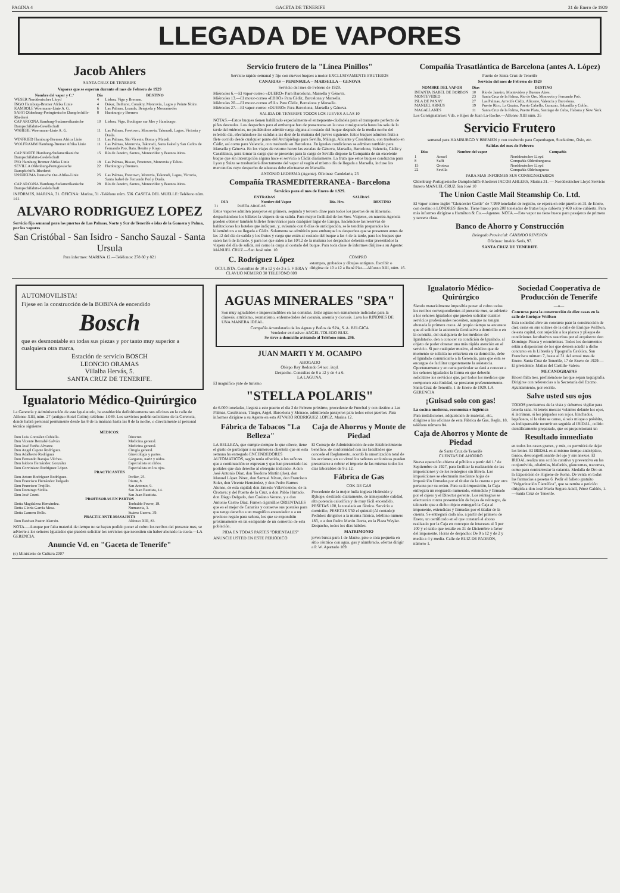PAGINA 4 GACETA DE TENERIFE 31 de Enero de 1929
LLEGADA DE VAPORES
Jacob Ahlers
SANTA CRUZ DE TENERIFE
Vapores que se esperan durante el mes de Febrero de 1929
| Nombre del vapor y C.ª | Día | DESTINO |
| --- | --- | --- |
| WESER Norddentscher Lloyd | 4 | Lisboa, Vigo y Bremen. |
| INGO Hamburg-Bremer Afrika Linie | 4 | Dakar, Bathurst, Conakry, Monrovia, Lagos y Pointe Noire. |
| KAMBOLE Woermann-Linie A. G. | 6 | Las Palmas, Loanda, Benguela y Mossamedes |
| SAFFI Oldenburg-Portugiesische Dampfschiffs-Rhederei | 8 | Hamburgo y Bremen |
| CAP ARCONA Hamburg-Sudamerikanische Dampschifahrts-Gesellschaft | 10 | Lisboa, Vigo, Boulogne sur Mer y Hamburgo. |
| WAHEHE Woermann-Linie A. G. | 11 | Las Palmas, Freetown, Monrovia, Takoradi, Lagos, Victoria y Duala. |
| WINFRIED Hamburg-Bremen Africa Linie | 11 | Las Palmas, São Vicente, Boma y Matadi. |
| WOLFRAMM Hamburg-Bremer Afrika Linie | 11 | Las Palmas, Monrovia, Takoradi, Santa Isabel y San Carlos de Fernando Poo, Bata, Benito y Kogo. |
| CAP NORTE Hamburg-Sudamerikaniche Dampschifahrts-Geslelschaft | 15 | Río de Janeiro, Santos, Montevideo y Buenos Aires. |
| IVO Hamburg Bremer Afrika Linie | 18 | Las Palmas, Bissao, Freetown, Monrovia y Tabou. |
| SEVILLA Oldenburg-Portugiesische Dampfschiffs-Rhederei | 22 | Hamburgo y Bremen. |
| USSUKUMA Deutsche Ost-Afrika-Linie | 25 | Las Palmas, Freetown, Morovia, Takoradi, Lagos, Victoria, Santa Isabel de Fernando Poó y Duala. |
| CAP ARCONA Hamburg-Sudamerikanische Dampschifahrts-Geslelschaft | 28 | Río de Janeiro, Santos, Montevideo y Buenos Aires. |
INFORMES, MARINA, 31. OFICINA: Marina, 31 -Teléfono núm. 536. CASETA DEL MUELLE: Teléfono núm. 141.
ALVARO RODRIGUEZ LOPEZ
Servicio fijo semanal para los puertos de Las Palmas, Norte y Sur de Tenerife e islas de la Gomera y Palma, por los vapores
San Cristóbal - San Isidro - Sancho Sauzal - Santa Ursula
Para informes: MARINA 12.—Teléfonos: 278 80 y 821
Servicio frutero de la "Línea Pinillos"
Servicio rápido semanal y fijo con nuevos buques a motor EXCLUSIVAMENTE FRUTEROS
CANARIAS -- PENINSULA -- MARSELLA -- GENOVA
Servicio del mes de Febrero de 1929.
Miércoles 6.—El vapor-correo «DUERO» Para Barcelona, Marsella y Génova.
Miércoles 13.—El motor-correo «EBRO» Para Cádiz, Barcelona y Marsella.
Miércoles 20.—El motor-correo «SIL» Para Cádiz, Barcelona y Marsella.
Miércoles 27.—El vapor-correo «DUERO» Para Barcelona, Marsella y Génova.
SALIDA DE TENERIFE TODOS LOS JUEVES A LAS 10
NOTAS.—Estos buques tienen habilitado especialmente el entrepuente-ciudadela para el transporte perfecto de piñas desnudas. Los despachos para el embarque han de presentarse en la casa consignataria hasta las seis de la tarde del miércoles, no pudiéndose admitir carga alguna al costado del buque después de la media noche del referido día, efectuándose las salidas a las diez de la mañana del jueves siguiente. Estos buques admiten fruta a flete corrido desde cualquier punto del Archipiélago para Sevilla, Málaga, Alicante y Casablanca, con trasbordo en Cádiz, así como para Valencia, con trasbordo en Barcelona. En iguales condiciones se admiten también para Marsella y Génova. En los viajes de retorno hacen las escalas de Génova, Marsella, Barcelona, Valencia, Cádiz y Casablanca, para tomar la carga que se presente; para la carga de Sevilla dispone la Compañía de un excelente buque que sin interrupción alguna hace el servicio a Cádiz diariamente. La fruta que estos buques conduzcan para Lyon y Suiza se trasbordará directamente del vapor al vagón el mismo día de llegada a Marsella, incluso las mercancías cuyo despacho de aduanas debe efectuarse en Marsella.
ANTONIO LEDESMA (Agente). Oficinas: Candelaria, 23
Compañía TRASMEDITERRANEA - Barcelona
Servicios para el mes de Enero de 1.929.
| ENTRADAS | | SALIDAS | |
| --- | --- | --- | --- |
| DIA | Nombre del Vapor | Día. Hrs. | DESTINO |
| 31 | POETA AROLAS | | |
Estos vapores admiten pasajeros en primera, segunda y tercera clase para todos los puertos de su itinerario, despachándose los billetes la víspera de su salida. Para mayor facilidad de los Sres. Viajeros, en nuestra Agencia pueden obtener también billetes ferroviarios para cualquier lugar de Europa, haciéndose las reservas de habitaciones los hoteles que indiquen, y, avisando con 8 días de anticipación, se le tendrán preparados los kilométricos a su llegada a Cádiz. Solamente se admitirán para embarque los despachos que se presenten antes de las 12 del día de salida y los frutos y carga que estén al costado del buque a las 4 de la tarde, para los buques que salen las 6 de la tarde, y para los que salen a las 10/12 de la mañana los despachos deberán estar presentados la víspera del día de salida, así como la carga al costado del buque. Para toda clase de informes dirijirse a su Agente: MANUEL CRUZ.—San José núm. 10.
C. Rodríguez López
OCULISTA. Consultas de 10 a 12 y de 3 a 5. VIERA Y CLAVIJO NÚMERO 30 TELEFONO 809
COMPRO
estampas, grabados y dibujos antiguos. Escribir o dirigirse de 10 a 12 a René Piat.—Alfonso XIII, núm. 16.
Compañía Trasatlántica de Barcelona (antes A. López)
Puerto de Santa Cruz de Tenerife
Servicio del mes de Febrero de 1929
| NOMBRE DEL VAPOR | Días | DESTINO |
| --- | --- | --- |
| INFANTA ISABEL DE BORBON | 10 | Río de Janeiro, Montevideo y Buenos Aires. |
| MONTEVIDEO | 23 | Santa Cruz de la Palma, Río de Oro, Monrovia y Fernando Poó. |
| ISLA DE PANAY | 27 | Las Palmas, Arrecife Cádiz, Alicante, Valencia y Barcelona. |
| MANUEL ARNUS | 19 | Puerto Rico, La Guaira, Puerto Cabello, Curazao, Sabanilla y Colón. |
| MAGALLANES | 11 | Santa Cruz de la Palma, Puerto Plata, Santiago de Cuba, Habana y New York. |
Los Consignatarios: Vda. e Hijos de Juan La-Roche.—Alfonso XIII núm. 35
Servicio Frutero
semanal para HAMBURGO Y BREMEN y con trasbordo para Copenhagen, Stockolmo, Oslo, etc.
Salidas del mes de Febrero
| Días | Nombre del vapor | Compañía |
| --- | --- | --- |
| 1 | Amsel | Norddeutscher Lloyd |
| 8 | Saffi | Compañía Oldenburguesa |
| 15 | Orotava | Norddeutscher Lloyd |
| 22 | Sevilla | Compañía Oldeburguesa |
PARA MAS INFORMES SUS CONSIGNATARIOS
Oldenburg-Portugiesische Dampfschiffs-Rhederei JACOB AHLERS, Marina 31. — Norddeutscher Lloyd Servicio frutero MANUEL CRUZ San José 10
The Union Castle Mail Steamship Co. Ltd.
El vapor correo inglés "Gloucester Castle" de 7.999 toneladas de registro, se espera en este puerto en 31 de Enero, con destino a LONDRES directo. Tiene hueco para 200 toneladas de frutos bajo cubierta y 400 sobre cubierta. Para más informes dirigirse a Hamilton & Co.—Agentes. NOTA.—Este vapor no tiene hueco para pasajeros de primera y tercera clase.
Banco de Ahorro y Construcción
Delegado Provincial: CÁNDIDO REVERÓN
Oficinas: Imeldo Serís, 97.
SANTA CRUZ DE TENERIFE
AUTOMOVILISTA!
Fíjese en la construcción de la BOBINA de encendido
Bosch
que es desmontable en todas sus piezas y por tanto muy superior a cualquiera otra marca.
Estación de servicio BOSCH
LEONCIO ORAMAS
Villalba Hervás, 5.
SANTA CRUZ DE TENERIFE.
Igualatorio Médico-Quirúrgico
La Gerencia y Administración de este Igualatorio, ha establecido definitivamente sus oficinas en la calle de Alfonso XIII, núm. 27 (antiguo Hotel Colón); teléfono 1.049. Los servicios podrán solicitarse de la Gerencia, donde habrá personal permanente desde las 8 de la mañana hasta las 8 de la noche, o directamente al personal técnico siguiente:
| MEDICOS: | |
| --- | --- |
| Don Luis González Cobiella. | Director. |
| Don Vicente Bernabé Galván | Medicina general. |
| Don José Fariña Alvarez. | Medicina general. |
| Don Angel Capote Rodríguez. | Cirugía general. |
| Don Adalberto Rodríguez | Ginecología y partos. |
| Don Fernando Barajas Vilches. | Garganta, nariz y oidos. |
| Don Isidoro Hernández González | Especialista en niños. |
| Don Corviniano Rodríguez López. | Especialista en los ojos. |
| PRACTICANTES | |
| Don Arturo Rodríguez Rodríguez. | Porlier, 25. |
| Don Francisco Hernández Delgado | Iriarte, 8. |
| Don Francisco Trujillo. | San Antonio, 9. |
| Don Domingo Sicilia. | San Juan Bautista, 14. |
| Don José Cozzi. | San Juan Bautista. |
| PROFESORAS EN PARTOS | |
| Doña Magdalena Hernández. | Teobaldo Power, 18. |
| Doña Gloria García Mesa. | Numancia, 3. |
| Doña Carmen Bello. | Suárez Guerra, 39. |
| PRACTICANTE MASAJISTA | |
| Don Esteban Pastor Alarcón. | Alfonso XIII, 83. |
NOTA.—Aunque por falta material de tiempo no se hayan podido poner al cobro los recibos del presente mes, se advierte a los señores Igualados que pueden solicitar los servicios que necesiten sin haber abonado la cuota.—LA GERENCIA.
Anuncie Vd. en "Gaceta de Tenerife"
(c) Ministerio de Cultura 2007
AGUAS MINERALES "SPA"
Son muy agradables e imprescindibles en las comidas. Estas aguas son sumamente indicadas para la diuresis, artritismo, reumatismo, enfermedades del corazón, anemia y clorosis. Lava los RIÑONES DE UNA MANERA IDEAL.
Compañía Arrendataria de las Aguas y Baños de SPA, S. A. BELGICA
Vendedor exclusivo: ANGEL TOLEDO RUIZ.
Se sirve a domicilio avisando al Teléfono núm. 286.
JUAN MARTI Y M. OCAMPO
ABOGADO
Obispo Rey Redondo 54 acc. izqd.
Despacho. Consultas de 8 a 12 y de 4 a 6.
LA LAGUNA.
El magnífico yate de turismo
"STELLA POLARIS"
de 6.000 toneladas, llegará a este puerto el día 3 de Febrero próximo, procedente de Funchal y con destino a Las Palmas, Casablanca, Tánger, Argel, Barcelona y Mónaco, admitiendo pasajeros para todos estos puertos. Para informes dirigirse a su Agente en esta ATVARO RODRIGUEZ LOPEZ, Marina 12.
Fábrica de Tabacos "La Belleza"
LA BELLEZA, que cumple siempre lo que ofrece, tiene el gusto de participar a su numerosa clientela que en esta semana ha entregado ENCENDEDORES AUTOMATICOS, según tenía ofrecido, a los señores que a continuación se expresan y que han presentado las postales que dan derecho al obsequio indicado: A don José Antonio Díaz, don Teodoro Martín (dos), don Manuel López Pérez, don Samuel Nixon, don Francisco Soler, don Vicente Hernández, y don Pedro Ramos Alonso, de esta capital; don Ernesto Villavicencio, de la Orotava; y del Puerto de la Cruz, a don Pablo Hurtado, don Diego Delgado, don Casiano Verano, y a don Antonio Castro Díaz. Fumen cigarrillos ORIENTALES que es el mejor de Canarias y conserve sus postales para que tenga derecho a un magnífico encendedor o a un precioso regalo para señora, los que se expondrán próximamente en un escaparate de un comercio de esta población.
PIDA EN TODAS PARTES "ORIENTALES"
ANUNCIE USTED EN ESTE PERIODICO
Caja de Ahorros y Monte de Piedad
El Consejo de Administración de este Establecimiento benéfico, de conformidad con las facultades que concede el Reglamento, acordó la amortización total de las acciones; en su virtud los señores accionistas pueden presentarse a cobrar el importe de las mismas todos los días laborables de 9 a 12.
Fábrica de Gas
COK DE GAS
Procedente de la mejor hulla inglesa Holmside y Ryhope, destilado diariamente, de inmejorable calidad, alta potencia calorífica y de muy fácil encendido. PESETAS 100, la tonelada en fábrica. Servicio a domicilio, PESETAS 5'50 el quintal (Al contado): Pedidos: dirigirlos a la misma fábrica, teléfono número 183, o a don Pedro Martín Dorta, en la Plaza Weyler. Despacho, todos los días hábiles.
MATRIMONIO
joven busca para 1 de Marzo, piso o casa pequeña en sitio céntrico con agua, gas y alumbrado, ofertas dirigir a P. W. Apartado 169.
Igualatorio Médico-Quirúrgico
Siendo materialmente imposible poner al cobro todos los recibos correspondientes al presente mes, se advierte a los señores Igualados que pueden solicitar cuantos servicios profesionales necesiten, aunque no tengan abonada la primera cuota. Al propio tiempo se encarece que al solicitar la asistencia facultativa a domicilio o en la consulta, del cualquiera de los médicos del Igualatorio, den a conocer su condición de Igualado, al objeto de poder obtener una más rápida atención en el servicio. Si por cualquier motivo, el médico que de momento se solicita no estuviera en su domicilio, debe el Igualado comunicarlo a la Gerencia, para que ésta se encargue de facilitar urgentemente la asistencia. Oportunamente y en carta particular se dará a conocer a los señores Igualados la forma en que deberán solicitarse los servicios que, por todos los médicos que componen esta Entidad, se prestaran preferentemente. Santa Cruz de Tenerife, 1 de Enero de 1929. LA GERENCIA
¡Guisad solo con gas!
La cocina moderna, económica e higiénica
Para instalaciones, adquisición de material, etc., dirigirse a las oficinas de esta Fábrica de Gas, Regla, 18, teléfono número 84.
Caja de Ahorros y Monte de Piedad
de Santa Cruz de Tenerife
CUENTAS DE AHORRO
Nueva operación abierta al público a partir del 1.º de Septiembre de 1927, para facilitar la realización de las imposiciones y de los reintegros sin libreta. Las imposiciones se efectuarán mediante hojas de imposición firmadas por el titular de la cuenta o por otra persona por su orden. Para cada imposición, la Caja entregará un resguardo numerado, extendido y firmado por el cajero y el Director gerente. Los reintegros se efectuarán contra presentación de hojas de reintegro, de talonario que a dicho objeto entregará la Caja al imponente, extendidas y firmadas por el titular de la cuenta. Se entregará cada año, a partir del primero de Enero, un certificado en el que constará el abono realizado por la Caja en concepto de intereses al 3 por 100 y el saldo que resulte en 31 de Diciembre a favor del imponente. Horas de despacho: De 9 a 12 y de 2 y media a 4 y media. Calle de RUIZ DE PADRON, número 1.
Sociedad Cooperativa de Producción de Tenerife
—o—
Concurso para la construcción de diez casas en la calle de Enrique Wolfson
Esta sociedad abre un concurso paar la construcción de diez casas en sus solares de la calle de Enrique Wolfson, de esta capital, con sujeción a los planos y pliegos de condiciones facultativos suscritos por el arquitecto don Domingo Pisaca y económicas. Todos los documentos están a disposición de los que deseen acudir a dicho concurso en la Librería y Tipografía Católica, San Francisco número 7, hasta el 31 del actual mes de Enero. Santa Cruz de Tenerife, 17 de Enero de 1929.—El presidente, Matías del Castillo-Valero.
MECANOGRAFAS
Hacen falta tres, prefiriéndose las que sepan taquigrafía. Dirigirse con referencias a la Secretaría del Excmo. Ayuntamiento, por escrito.
Salve usted sus ojos
TODOS precisamos de la vista y debemos vigilar para tenerla sana. Si tenéis moscas volantes delante los ojos, si lacriman, si los párpados son rojos, hinchados, legañosos, si la vista se cansa, si sois miope o présbita, es indispensable recurrir en seguida al IRIDAL, colirio científicamente preparado, que os proporcionará un
Resultado inmediato
en todos los casos graves, y más, os permitirá de dejar los lentes. El IRIDAL es al mismo tiempo antiséptico, tónico, descongestionante del ojo y sus anexos. El IRIDAL realiza una acción curativa y preventiva en las conjuntivitis, oftalmías, blefaritis, glaucomas, tracomas, como para contrarrestar la catarata. Medalla de Oro en la Exposición de Higiene de Roma. De venta en todas las farmacias a pesetas 6. Pedir el folleto gratuito "Vulgarización Científica", que se remite a petición dirigida a don José María Segura Adell, Pérez Galdós, 1.—Santa Cruz de Tenerife.